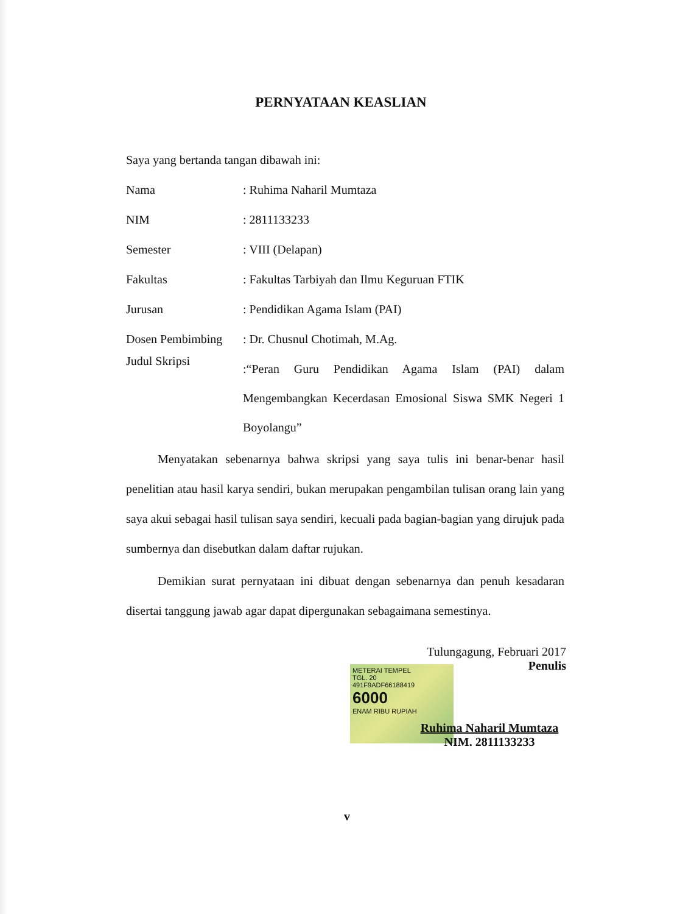PERNYATAAN KEASLIAN
Saya yang bertanda tangan dibawah ini:
Nama : Ruhima Naharil Mumtaza
NIM : 2811133233
Semester : VIII (Delapan)
Fakultas
: Fakultas Tarbiyah dan Ilmu Keguruan FTIK
Jurusan : Pendidikan Agama Islam (PAI)
Dosen Pembimbing : Dr. Chusnul Chotimah, M.Ag.
Judul Skripsi
:“Peran Guru Pendidikan Agama Islam (PAI) dalam Mengembangkan Kecerdasan Emosional Siswa SMK Negeri 1 Boyolangu”
Menyatakan sebenarnya bahwa skripsi yang saya tulis ini benar-benar hasil penelitian atau hasil karya sendiri, bukan merupakan pengambilan tulisan orang lain yang saya akui sebagai hasil tulisan saya sendiri, kecuali pada bagian-bagian yang dirujuk pada sumbernya dan disebutkan dalam daftar rujukan.
Demikian surat pernyataan ini dibuat dengan sebenarnya dan penuh kesadaran disertai tanggung jawab agar dapat dipergunakan sebagaimana semestinya.
Tulungagung, Februari 2017
Penulis
METERAI TEMPEL
TGL. 20
491F9ADF66188419
6000
ENAM RIBU RUPIAH
Ruhima Naharil Mumtaza
NIM. 2811133233
v